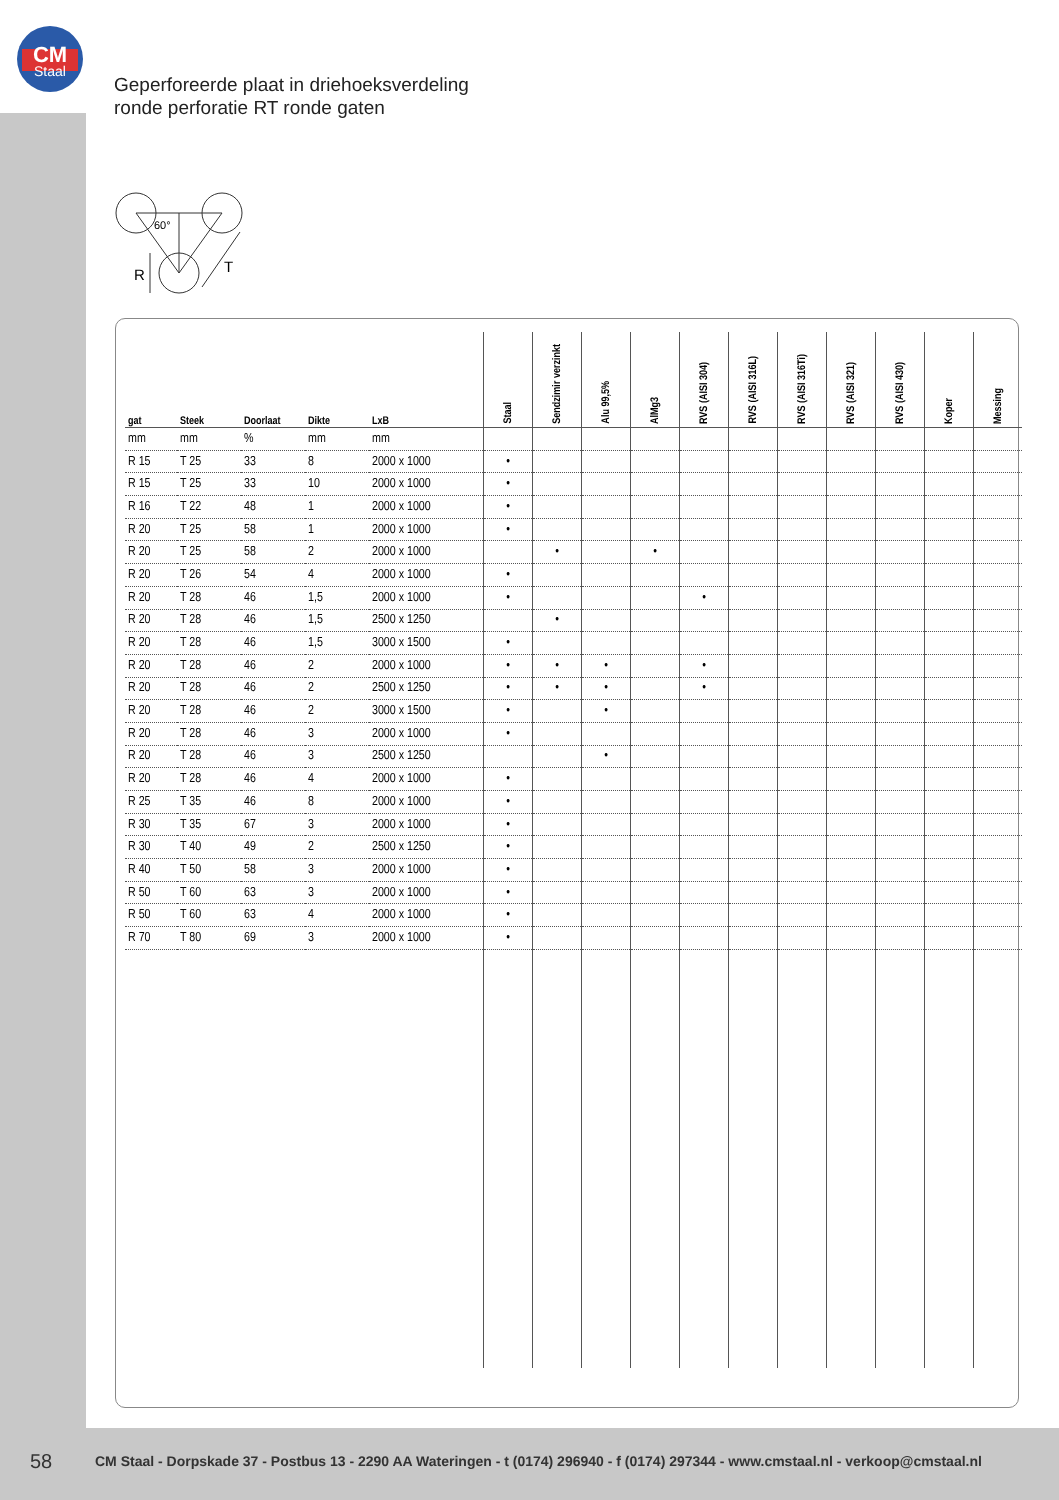CM
Staal
Geperforeerde plaat in driehoeksverdeling
ronde perforatie RT ronde gaten
60°
R
T
| gat | Steek | Doorlaat | Dikte | LxB | Staal | Sendzimir verzinkt | Alu 99,5% | AlMg3 | RVS (AISI 304) | RVS (AISI 316L) | RVS (AISI 316Ti) | RVS (AISI 321) | RVS (AISI 430) | Koper | Messing |
| --- | --- | --- | --- | --- | --- | --- | --- | --- | --- | --- | --- | --- | --- | --- | --- |
| mm | mm | % | mm | mm | | | | | | | | | | | |
| R 15 | T 25 | 33 | 8 | 2000 x 1000 | • | | | | | | | | | | |
| R 15 | T 25 | 33 | 10 | 2000 x 1000 | • | | | | | | | | | | |
| R 16 | T 22 | 48 | 1 | 2000 x 1000 | • | | | | | | | | | | |
| R 20 | T 25 | 58 | 1 | 2000 x 1000 | • | | | | | | | | | | |
| R 20 | T 25 | 58 | 2 | 2000 x 1000 | | • | | • | | | | | | | |
| R 20 | T 26 | 54 | 4 | 2000 x 1000 | • | | | | | | | | | | |
| R 20 | T 28 | 46 | 1,5 | 2000 x 1000 | • | | | | • | | | | | | |
| R 20 | T 28 | 46 | 1,5 | 2500 x 1250 | | • | | | | | | | | | |
| R 20 | T 28 | 46 | 1,5 | 3000 x 1500 | • | | | | | | | | | | |
| R 20 | T 28 | 46 | 2 | 2000 x 1000 | • | • | • | | • | | | | | | |
| R 20 | T 28 | 46 | 2 | 2500 x 1250 | • | • | • | | • | | | | | | |
| R 20 | T 28 | 46 | 2 | 3000 x 1500 | • | | • | | | | | | | | |
| R 20 | T 28 | 46 | 3 | 2000 x 1000 | • | | | | | | | | | | |
| R 20 | T 28 | 46 | 3 | 2500 x 1250 | | | • | | | | | | | | |
| R 20 | T 28 | 46 | 4 | 2000 x 1000 | • | | | | | | | | | | |
| R 25 | T 35 | 46 | 8 | 2000 x 1000 | • | | | | | | | | | | |
| R 30 | T 35 | 67 | 3 | 2000 x 1000 | • | | | | | | | | | | |
| R 30 | T 40 | 49 | 2 | 2500 x 1250 | • | | | | | | | | | | |
| R 40 | T 50 | 58 | 3 | 2000 x 1000 | • | | | | | | | | | | |
| R 50 | T 60 | 63 | 3 | 2000 x 1000 | • | | | | | | | | | | |
| R 50 | T 60 | 63 | 4 | 2000 x 1000 | • | | | | | | | | | | |
| R 70 | T 80 | 69 | 3 | 2000 x 1000 | • | | | | | | | | | | |
58
CM Staal - Dorpskade 37 - Postbus 13 - 2290 AA Wateringen - t (0174) 296940 - f (0174) 297344 - www.cmstaal.nl - verkoop@cmstaal.nl